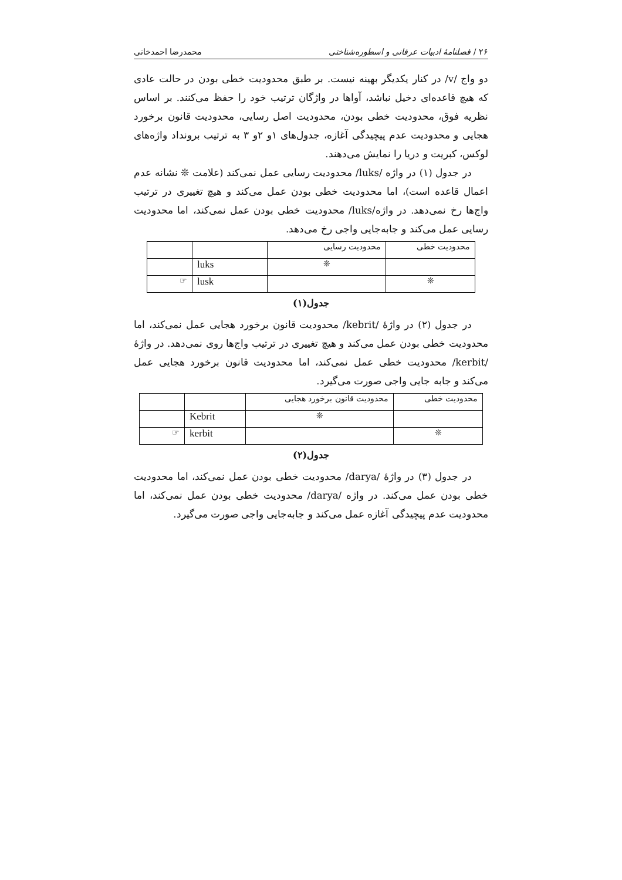۲۶ / فصلنامهٔ ادبیات عرفانی و اسطوره‌شناختی محمدرضا احمدخانی
دو واج /v/ در کنار یکدیگر بهینه نیست. بر طبق محدودیت خطی بودن در حالت عادی که هیچ قاعده‌ای دخیل نباشد، آواها در واژگان ترتیب خود را حفظ می‌کنند. بر اساس نظریه فوق، محدودیت خطی بودن، محدودیت اصل رسایی، محدودیت قانون برخورد هجایی و محدودیت عدم پیچیدگی آغازه، جدول‌های ۱و ۲و ۳ به ترتیب برونداد واژه‌های لوکس، کبریت و دریا را نمایش می‌دهند.
در جدول (۱) در واژه /luks/ محدودیت رسایی عمل نمی‌کند (علامت ❊ نشانه عدم اعمال قاعده است)، اما محدودیت خطی بودن عمل می‌کند و هیچ تغییری در ترتیب واج‌ها رخ نمی‌دهد. در واژه/luks/ محدودیت خطی بودن عمل نمی‌کند، اما محدودیت رسایی عمل می‌کند و جابه‌جایی واجی رخ می‌دهد.
| محدودیت خطی | محدودیت رسایی | | |
| | ❊ | luks | |
| ❊ | | lusk | ☞ |
جدول(۱)
در جدول (۲) در واژهٔ /kebrit/ محدودیت قانون برخورد هجایی عمل نمی‌کند، اما محدودیت خطی بودن عمل می‌کند و هیچ تغییری در ترتیب واج‌ها روی نمی‌دهد. در واژهٔ /kerbit/ محدودیت خطی عمل نمی‌کند، اما محدودیت قانون برخورد هجایی عمل می‌کند و جابه جایی واجی صورت می‌گیرد.
| محدودیت خطی | محدودیت قانون برخورد هجایی | | |
| | ❊ | Kebrit | |
| ❊ | | kerbit | ☞ |
جدول(۲)
در جدول (۳) در واژهٔ /darya/ محدودیت خطی بودن عمل نمی‌کند، اما محدودیت خطی بودن عمل می‌کند. در واژه /darya/ محدودیت خطی بودن عمل نمی‌کند، اما محدودیت عدم پیچیدگی آغازه عمل می‌کند و جابه‌جایی واجی صورت می‌گیرد.